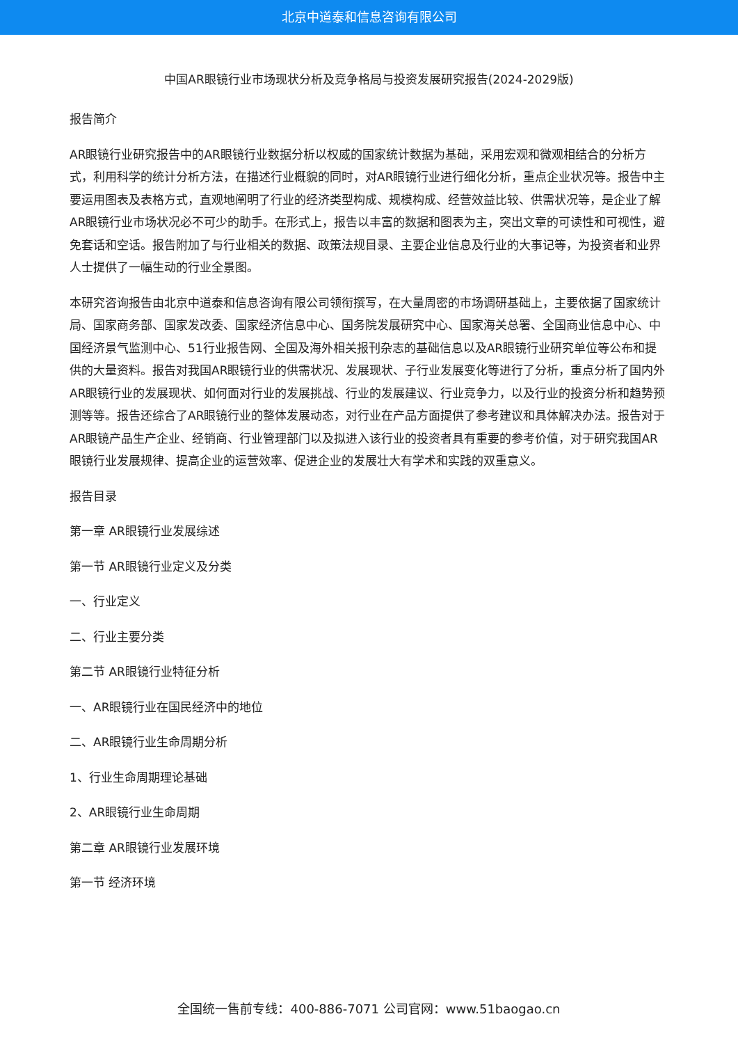北京中道泰和信息咨询有限公司
中国AR眼镜行业市场现状分析及竞争格局与投资发展研究报告(2024-2029版)
报告简介
AR眼镜行业研究报告中的AR眼镜行业数据分析以权威的国家统计数据为基础，采用宏观和微观相结合的分析方式，利用科学的统计分析方法，在描述行业概貌的同时，对AR眼镜行业进行细化分析，重点企业状况等。报告中主要运用图表及表格方式，直观地阐明了行业的经济类型构成、规模构成、经营效益比较、供需状况等，是企业了解AR眼镜行业市场状况必不可少的助手。在形式上，报告以丰富的数据和图表为主，突出文章的可读性和可视性，避免套话和空话。报告附加了与行业相关的数据、政策法规目录、主要企业信息及行业的大事记等，为投资者和业界人士提供了一幅生动的行业全景图。
本研究咨询报告由北京中道泰和信息咨询有限公司领衔撰写，在大量周密的市场调研基础上，主要依据了国家统计局、国家商务部、国家发改委、国家经济信息中心、国务院发展研究中心、国家海关总署、全国商业信息中心、中国经济景气监测中心、51行业报告网、全国及海外相关报刊杂志的基础信息以及AR眼镜行业研究单位等公布和提供的大量资料。报告对我国AR眼镜行业的供需状况、发展现状、子行业发展变化等进行了分析，重点分析了国内外AR眼镜行业的发展现状、如何面对行业的发展挑战、行业的发展建议、行业竞争力，以及行业的投资分析和趋势预测等等。报告还综合了AR眼镜行业的整体发展动态，对行业在产品方面提供了参考建议和具体解决办法。报告对于AR眼镜产品生产企业、经销商、行业管理部门以及拟进入该行业的投资者具有重要的参考价值，对于研究我国AR眼镜行业发展规律、提高企业的运营效率、促进企业的发展壮大有学术和实践的双重意义。
报告目录
第一章 AR眼镜行业发展综述
第一节 AR眼镜行业定义及分类
一、行业定义
二、行业主要分类
第二节 AR眼镜行业特征分析
一、AR眼镜行业在国民经济中的地位
二、AR眼镜行业生命周期分析
1、行业生命周期理论基础
2、AR眼镜行业生命周期
第二章 AR眼镜行业发展环境
第一节 经济环境
全国统一售前专线：400-886-7071 公司官网：www.51baogao.cn